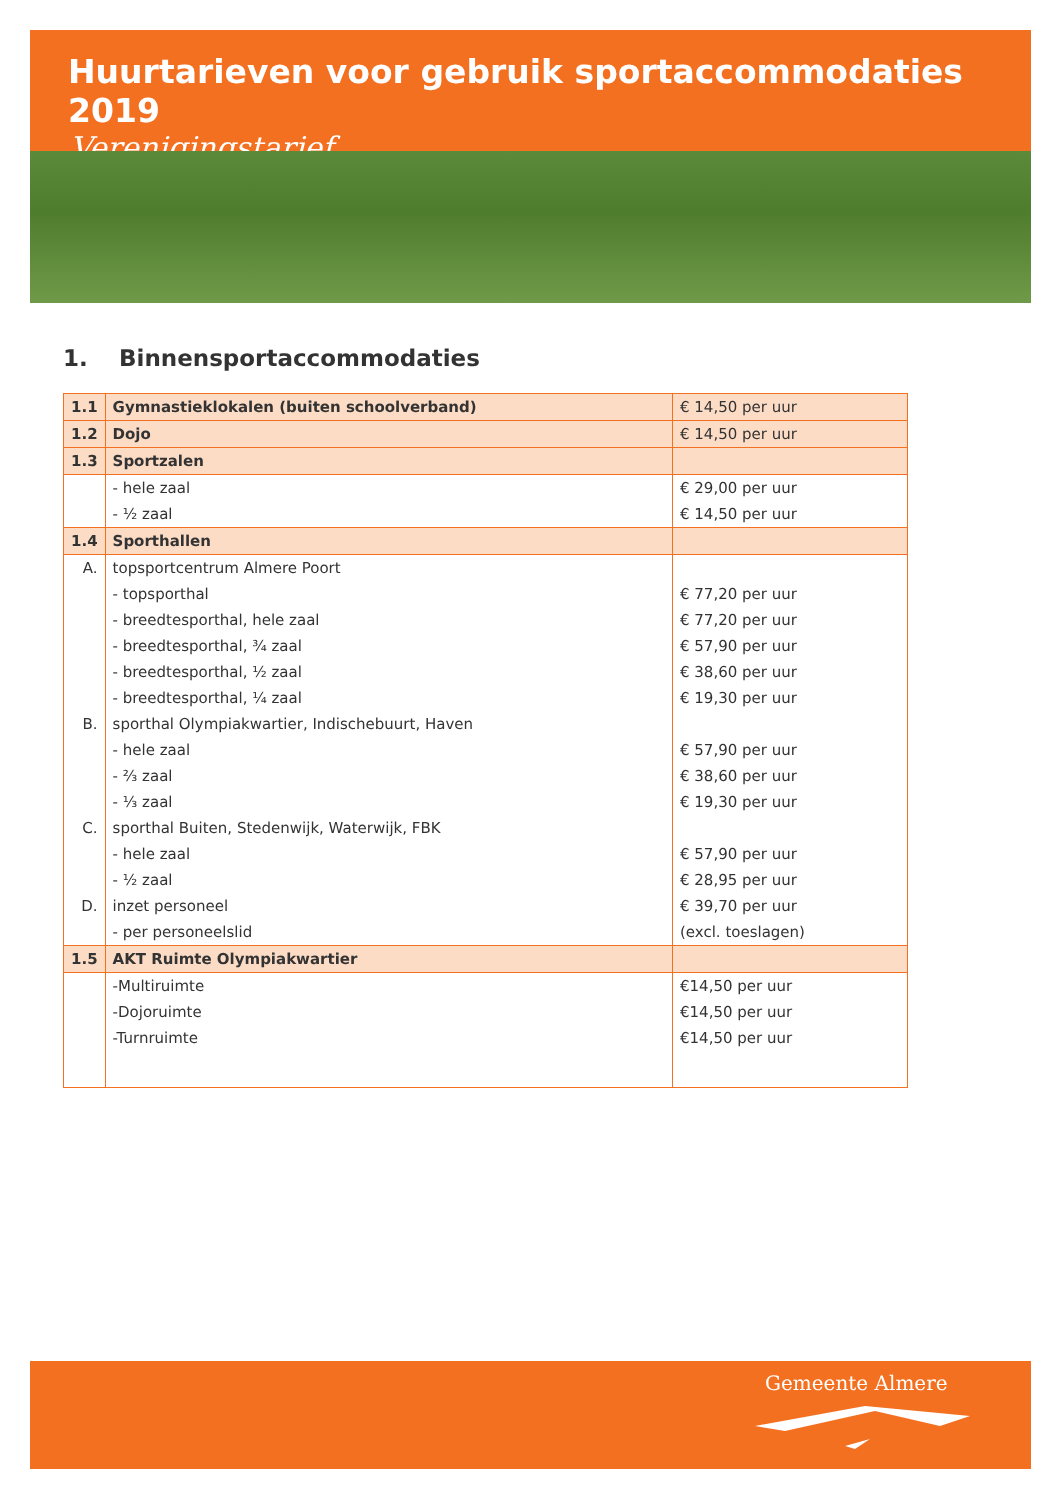Huurtarieven voor gebruik sportaccommodaties 2019
Verenigingstarief
1. Binnensportaccommodaties
| 1.1 | Gymnastieklokalen (buiten schoolverband) | € 14,50 per uur |
| 1.2 | Dojo | € 14,50 per uur |
| 1.3 | Sportzalen | |
| | - hele zaal | € 29,00 per uur |
| | - ½ zaal | € 14,50 per uur |
| 1.4 | Sporthallen | |
| A. | topsportcentrum Almere Poort | |
| | - topsporthal | € 77,20 per uur |
| | - breedtesporthal, hele zaal | € 77,20 per uur |
| | - breedtesporthal, ¾ zaal | € 57,90 per uur |
| | - breedtesporthal, ½ zaal | € 38,60 per uur |
| | - breedtesporthal, ¼ zaal | € 19,30 per uur |
| B. | sporthal Olympiakwartier, Indischebuurt, Haven | |
| | - hele zaal | € 57,90 per uur |
| | - ⅔ zaal | € 38,60 per uur |
| | - ⅓ zaal | € 19,30 per uur |
| C. | sporthal Buiten, Stedenwijk, Waterwijk, FBK | |
| | - hele zaal | € 57,90 per uur |
| | - ½ zaal | € 28,95 per uur |
| D. | inzet personeel | € 39,70 per uur |
| | - per personeelslid | (excl. toeslagen) |
| 1.5 | AKT Ruimte Olympiakwartier | |
| | -Multiruimte | €14,50 per uur |
| | -Dojoruimte | €14,50 per uur |
| | -Turnruimte | €14,50 per uur |
Gemeente Almere